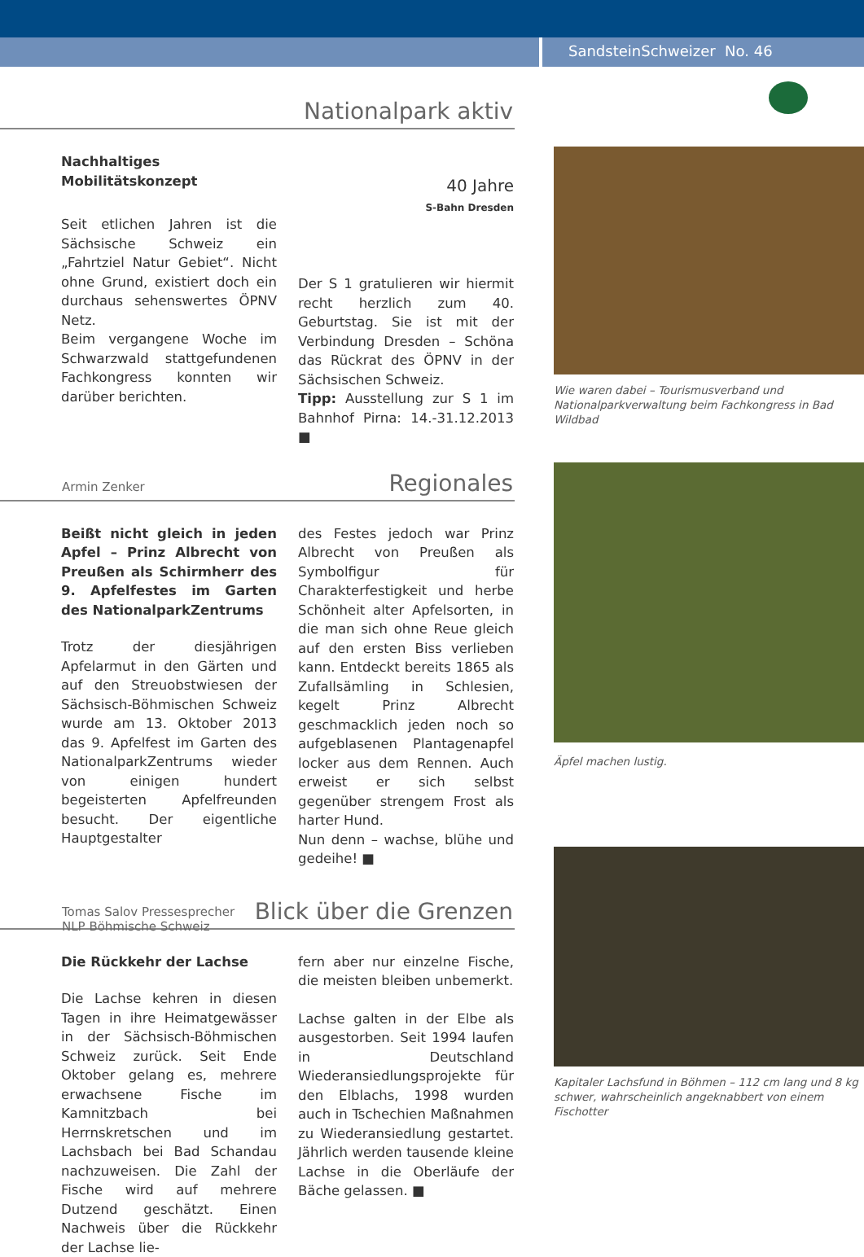SandsteinSchweizer No. 46
Nationalpark aktiv
Nachhaltiges Mobilitätskonzept
Seit etlichen Jahren ist die Sächsische Schweiz ein „Fahrtziel Natur Gebiet“. Nicht ohne Grund, existiert doch ein durchaus sehenswertes ÖPNV Netz.
Beim vergangene Woche im Schwarzwald stattgefundenen Fachkongress konnten wir darüber berichten.
40 Jahre
S-Bahn Dresden
Der S 1 gratulieren wir hiermit recht herzlich zum 40. Geburtstag. Sie ist mit der Verbindung Dresden – Schöna das Rückrat des ÖPNV in der Sächsischen Schweiz.
Tipp: Ausstellung zur S 1 im Bahnhof Pirna: 14.-31.12.2013 ■
Armin Zenker
Regionales
Beißt nicht gleich in jeden Apfel – Prinz Albrecht von Preußen als Schirmherr des 9. Apfelfestes im Garten des NationalparkZentrums
Trotz der diesjährigen Apfelarmut in den Gärten und auf den Streuobstwiesen der Sächsisch-Böhmischen Schweiz wurde am 13. Oktober 2013 das 9. Apfelfest im Garten des NationalparkZentrums wieder von einigen hundert begeisterten Apfelfreunden besucht. Der eigentliche Hauptgestalter
des Festes jedoch war Prinz Albrecht von Preußen als Symbolfigur für Charakterfestigkeit und herbe Schönheit alter Apfelsorten, in die man sich ohne Reue gleich auf den ersten Biss verlieben kann. Entdeckt bereits 1865 als Zufallsämling in Schlesien, kegelt Prinz Albrecht geschmacklich jeden noch so aufgeblasenen Plantagenapfel locker aus dem Rennen. Auch erweist er sich selbst gegenüber strengem Frost als harter Hund.
Nun denn – wachse, blühe und gedeihe! ■
Tomas Salov Pressesprecher
NLP Böhmische Schweiz
Blick über die Grenzen
Die Rückkehr der Lachse
Die Lachse kehren in diesen Tagen in ihre Heimatgewässer in der Sächsisch-Böhmischen Schweiz zurück. Seit Ende Oktober gelang es, mehrere erwachsene Fische im Kamnitzbach bei Herrnskretschen und im Lachsbach bei Bad Schandau nachzuweisen. Die Zahl der Fische wird auf mehrere Dutzend geschätzt. Einen Nachweis über die Rückkehr der Lachse lie-
fern aber nur einzelne Fische, die meisten bleiben unbemerkt.
Lachse galten in der Elbe als ausgestorben. Seit 1994 laufen in Deutschland Wiederansiedlungsprojekte für den Elblachs, 1998 wurden auch in Tschechien Maßnahmen zu Wiederansiedlung gestartet. Jährlich werden tausende kleine Lachse in die Oberläufe der Bäche gelassen. ■
Wie waren dabei – Tourismusverband und Nationalparkverwaltung beim Fachkongress in Bad Wildbad
Äpfel machen lustig.
Kapitaler Lachsfund in Böhmen – 112 cm lang und 8 kg schwer, wahrscheinlich angeknabbert von einem Fischotter